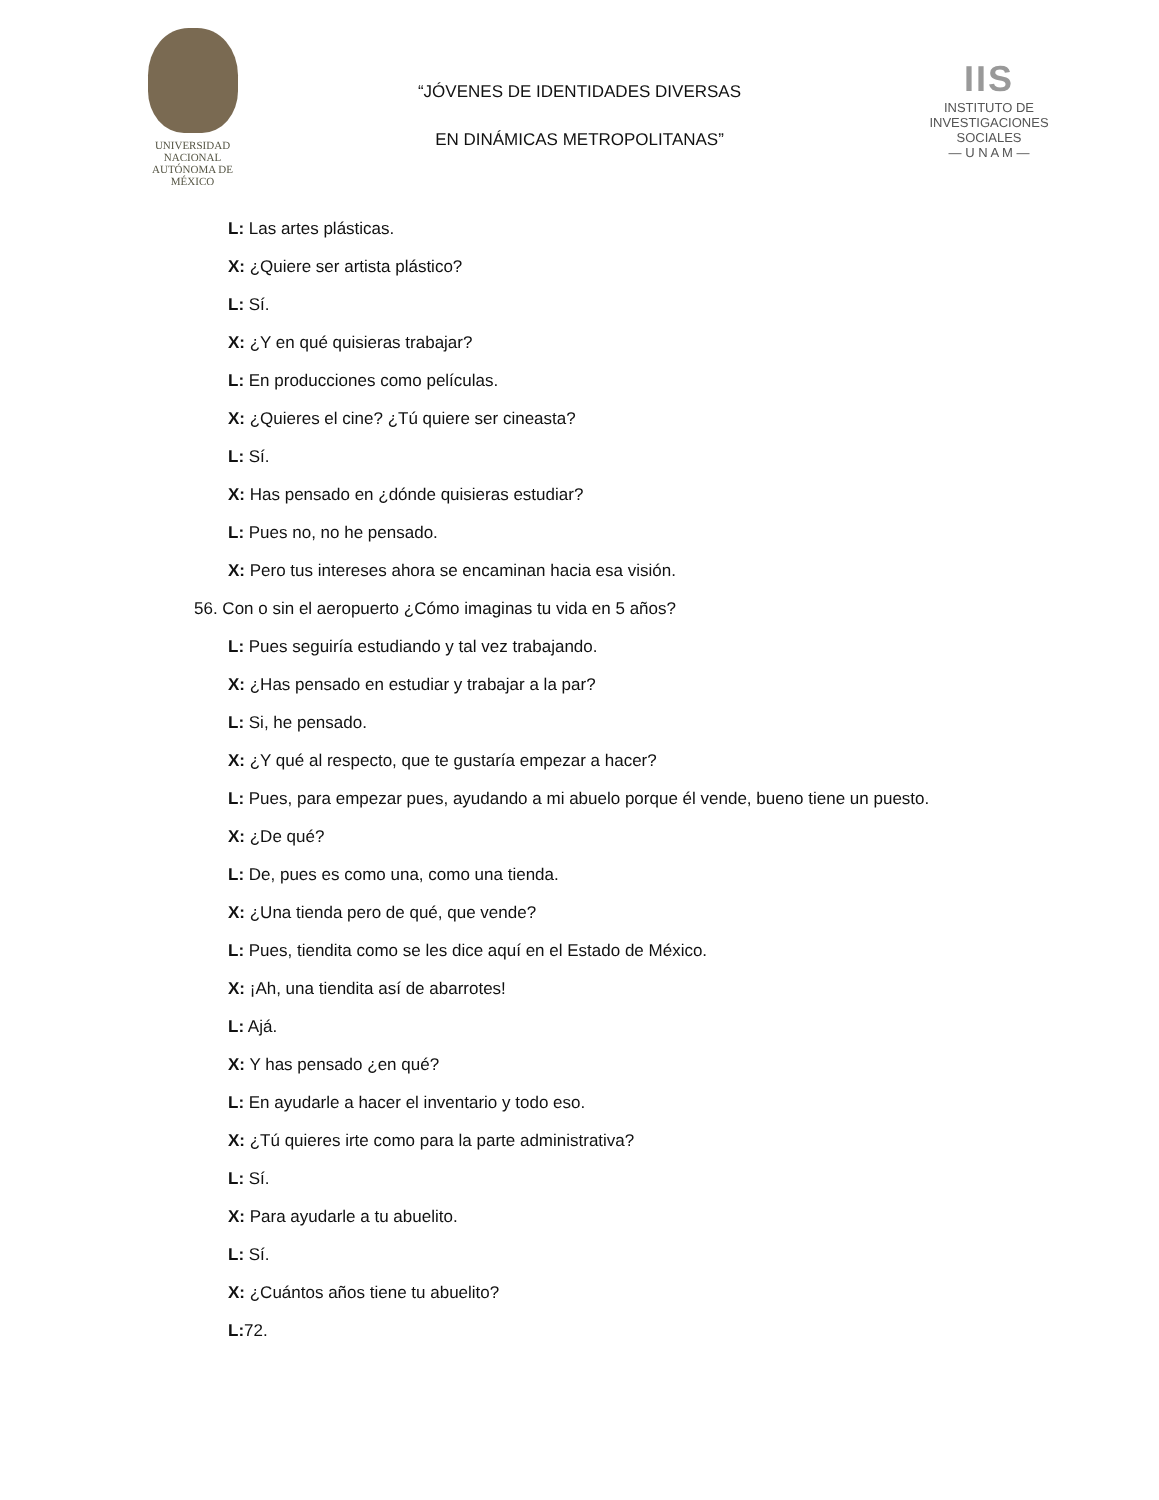UNIVERSIDAD NACIONAL
AUTÓNOMA DE
MÉXICO
“JÓVENES DE IDENTIDADES DIVERSAS
EN DINÁMICAS METROPOLITANAS”
IIS
INSTITUTO DE INVESTIGACIONES SOCIALES
— U N A M —
L: Las artes plásticas.
X: ¿Quiere ser artista plástico?
L: Sí.
X: ¿Y en qué quisieras trabajar?
L: En producciones como películas.
X: ¿Quieres el cine? ¿Tú quiere ser cineasta?
L: Sí.
X: Has pensado en ¿dónde quisieras estudiar?
L: Pues no, no he pensado.
X: Pero tus intereses ahora se encaminan hacia esa visión.
56. Con o sin el aeropuerto ¿Cómo imaginas tu vida en 5 años?
L: Pues seguiría estudiando y tal vez trabajando.
X: ¿Has pensado en estudiar y trabajar a la par?
L: Si, he pensado.
X: ¿Y qué al respecto, que te gustaría empezar a hacer?
L: Pues, para empezar pues, ayudando a mi abuelo porque él vende, bueno tiene un puesto.
X: ¿De qué?
L: De, pues es como una, como una tienda.
X: ¿Una tienda pero de qué, que vende?
L: Pues, tiendita como se les dice aquí en el Estado de México.
X: ¡Ah, una tiendita así de abarrotes!
L: Ajá.
X: Y has pensado ¿en qué?
L: En ayudarle a hacer el inventario y todo eso.
X: ¿Tú quieres irte como para la parte administrativa?
L: Sí.
X: Para ayudarle a tu abuelito.
L: Sí.
X: ¿Cuántos años tiene tu abuelito?
L: 72.